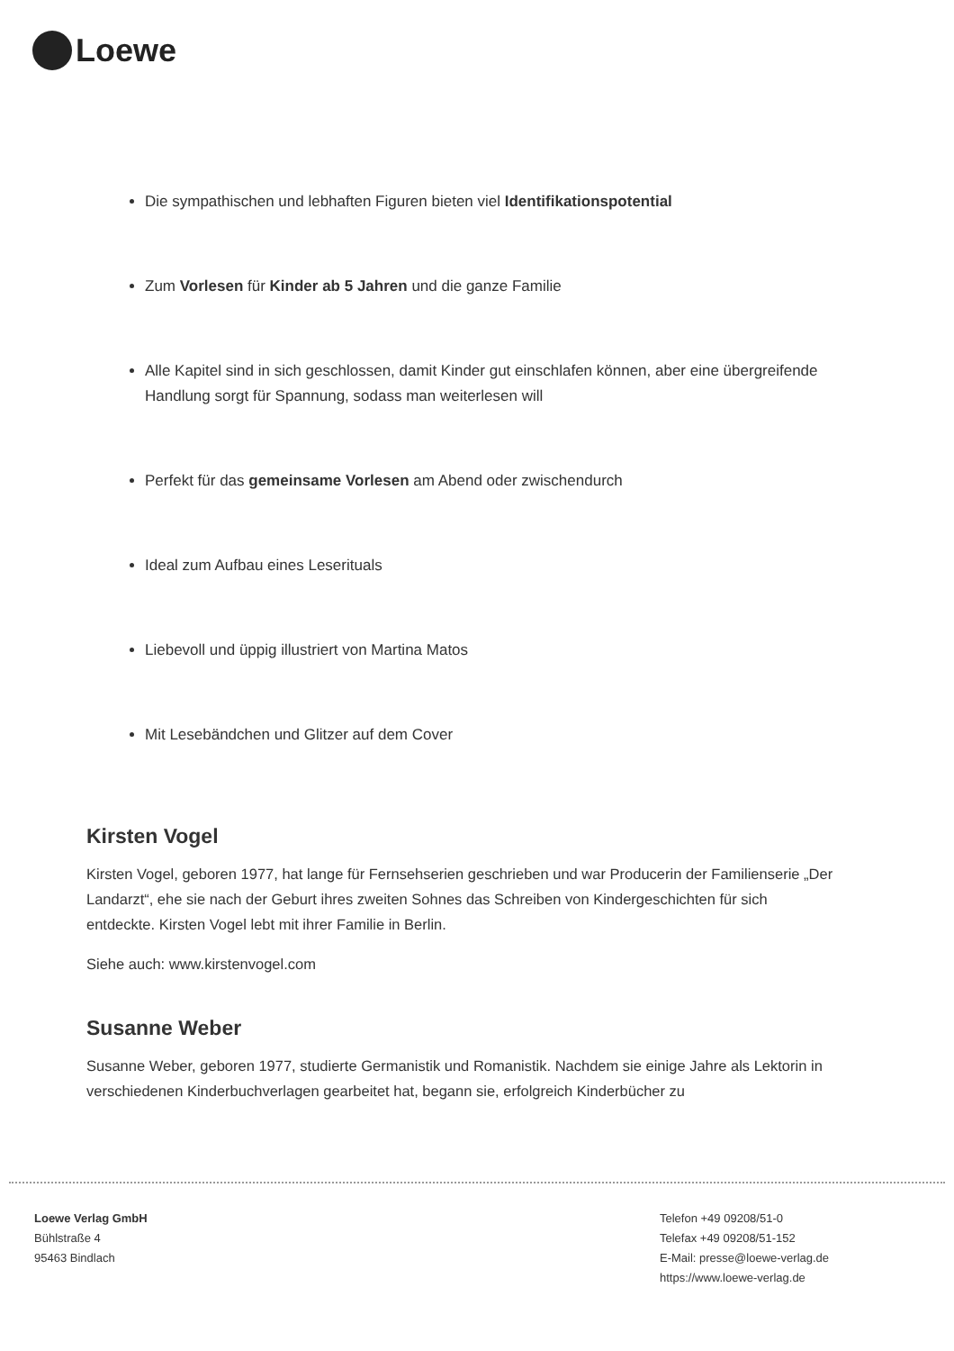Loewe
Die sympathischen und lebhaften Figuren bieten viel Identifikationspotential
Zum Vorlesen für Kinder ab 5 Jahren und die ganze Familie
Alle Kapitel sind in sich geschlossen, damit Kinder gut einschlafen können, aber eine übergreifende Handlung sorgt für Spannung, sodass man weiterlesen will
Perfekt für das gemeinsame Vorlesen am Abend oder zwischendurch
Ideal zum Aufbau eines Leserituals
Liebevoll und üppig illustriert von Martina Matos
Mit Lesebändchen und Glitzer auf dem Cover
Kirsten Vogel
Kirsten Vogel, geboren 1977, hat lange für Fernsehserien geschrieben und war Producerin der Familienserie „Der Landarzt“, ehe sie nach der Geburt ihres zweiten Sohnes das Schreiben von Kindergeschichten für sich entdeckte. Kirsten Vogel lebt mit ihrer Familie in Berlin.
Siehe auch: www.kirstenvogel.com
Susanne Weber
Susanne Weber, geboren 1977, studierte Germanistik und Romanistik. Nachdem sie einige Jahre als Lektorin in verschiedenen Kinderbuchverlagen gearbeitet hat, begann sie, erfolgreich Kinderbücher zu
Loewe Verlag GmbH
Bühlstraße 4
95463 Bindlach
Telefon +49 09208/51-0
Telefax +49 09208/51-152
E-Mail: presse@loewe-verlag.de
https://www.loewe-verlag.de